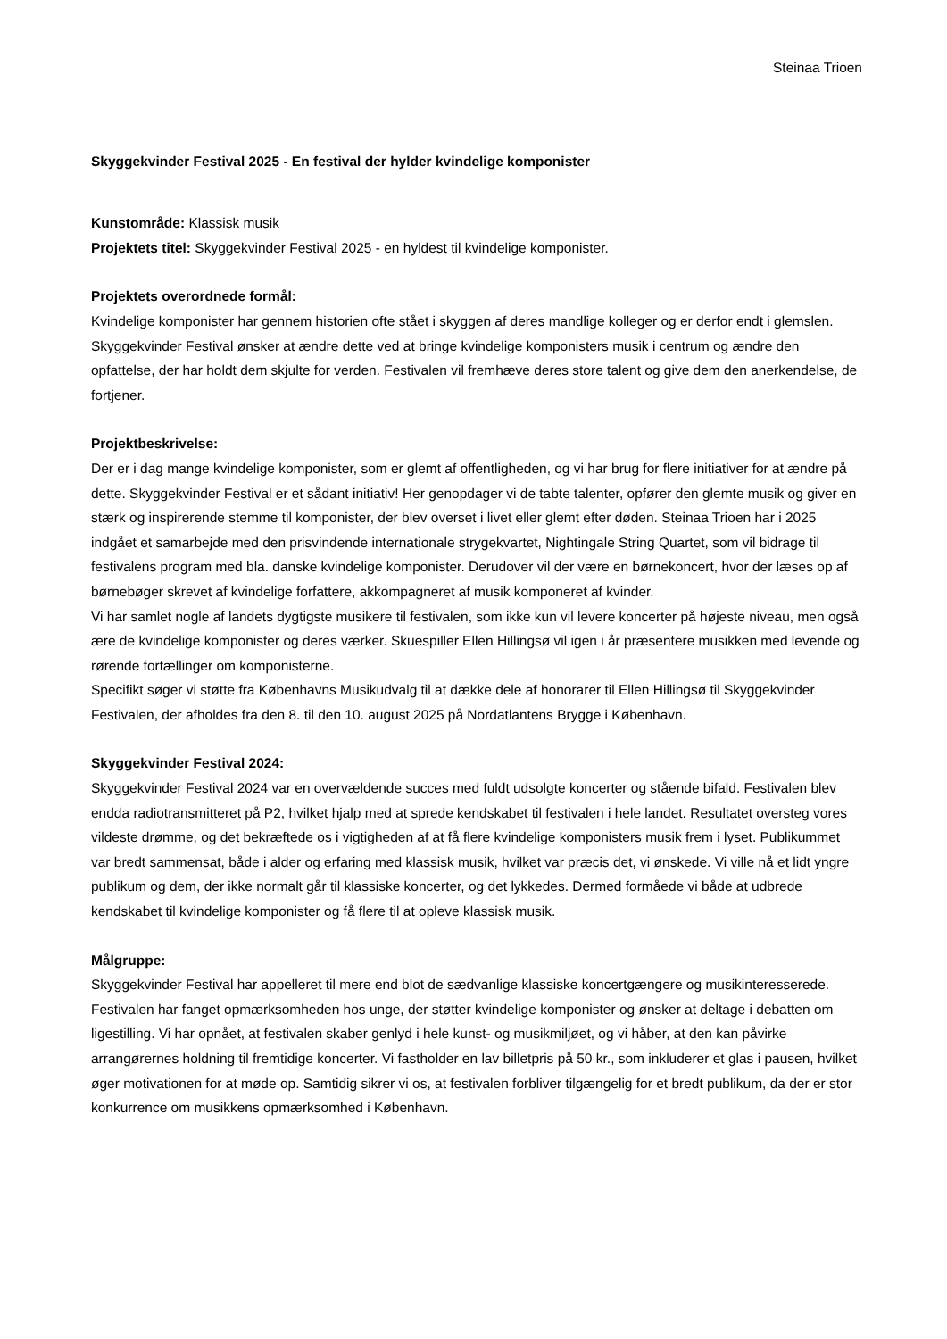Steinaa Trioen
Skyggekvinder Festival 2025 - En festival der hylder kvindelige komponister
Kunstområde: Klassisk musik
Projektets titel: Skyggekvinder Festival 2025 - en hyldest til kvindelige komponister.
Projektets overordnede formål:
Kvindelige komponister har gennem historien ofte stået i skyggen af deres mandlige kolleger og er derfor endt i glemslen. Skyggekvinder Festival ønsker at ændre dette ved at bringe kvindelige komponisters musik i centrum og ændre den opfattelse, der har holdt dem skjulte for verden. Festivalen vil fremhæve deres store talent og give dem den anerkendelse, de fortjener.
Projektbeskrivelse:
Der er i dag mange kvindelige komponister, som er glemt af offentligheden, og vi har brug for flere initiativer for at ændre på dette. Skyggekvinder Festival er et sådant initiativ! Her genopdager vi de tabte talenter, opfører den glemte musik og giver en stærk og inspirerende stemme til komponister, der blev overset i livet eller glemt efter døden. Steinaa Trioen har i 2025 indgået et samarbejde med den prisvindende internationale strygekvartet, Nightingale String Quartet, som vil bidrage til festivalens program med bla. danske kvindelige komponister. Derudover vil der være en børnekoncert, hvor der læses op af børnebøger skrevet af kvindelige forfattere, akkompagneret af musik komponeret af kvinder.
Vi har samlet nogle af landets dygtigste musikere til festivalen, som ikke kun vil levere koncerter på højeste niveau, men også ære de kvindelige komponister og deres værker. Skuespiller Ellen Hillingsø vil igen i år præsentere musikken med levende og rørende fortællinger om komponisterne.
Specifikt søger vi støtte fra Københavns Musikudvalg til at dække dele af honorarer til Ellen Hillingsø til Skyggekvinder Festivalen, der afholdes fra den 8. til den 10. august 2025 på Nordatlantens Brygge i København.
Skyggekvinder Festival 2024:
Skyggekvinder Festival 2024 var en overvældende succes med fuldt udsolgte koncerter og stående bifald. Festivalen blev endda radiotransmitteret på P2, hvilket hjalp med at sprede kendskabet til festivalen i hele landet. Resultatet oversteg vores vildeste drømme, og det bekræftede os i vigtigheden af at få flere kvindelige komponisters musik frem i lyset. Publikummet var bredt sammensat, både i alder og erfaring med klassisk musik, hvilket var præcis det, vi ønskede. Vi ville nå et lidt yngre publikum og dem, der ikke normalt går til klassiske koncerter, og det lykkedes. Dermed formåede vi både at udbrede kendskabet til kvindelige komponister og få flere til at opleve klassisk musik.
Målgruppe:
Skyggekvinder Festival har appelleret til mere end blot de sædvanlige klassiske koncertgængere og musikinteresserede. Festivalen har fanget opmærksomheden hos unge, der støtter kvindelige komponister og ønsker at deltage i debatten om ligestilling. Vi har opnået, at festivalen skaber genlyd i hele kunst- og musikmiljøet, og vi håber, at den kan påvirke arrangørernes holdning til fremtidige koncerter. Vi fastholder en lav billetpris på 50 kr., som inkluderer et glas i pausen, hvilket øger motivationen for at møde op. Samtidig sikrer vi os, at festivalen forbliver tilgængelig for et bredt publikum, da der er stor konkurrence om musikkens opmærksomhed i København.